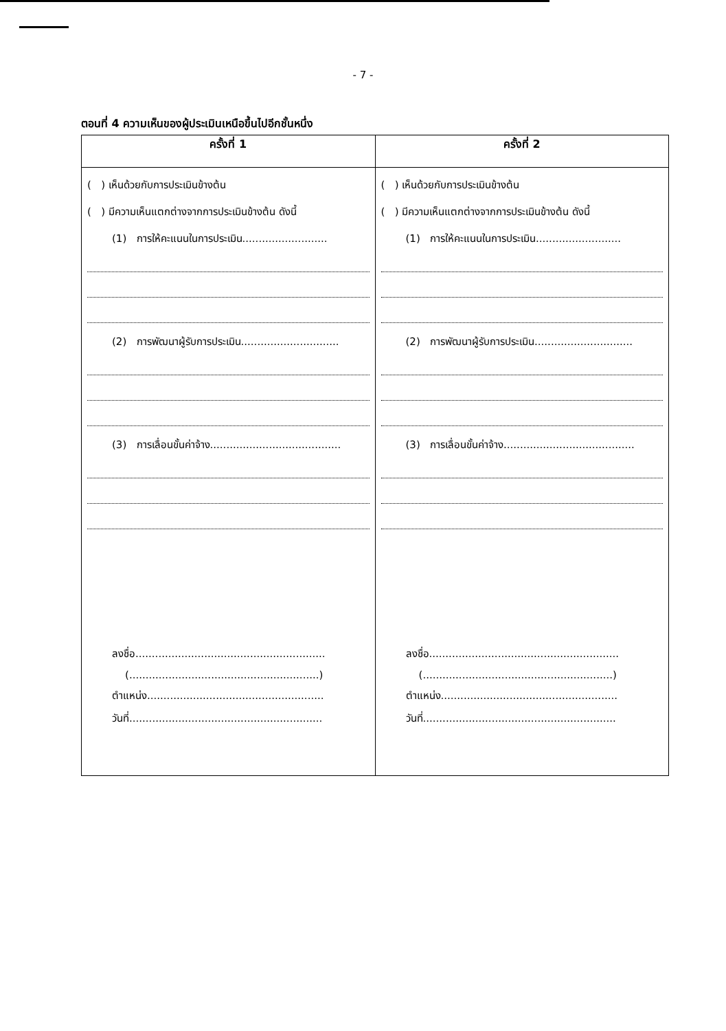- 7 -
ตอนที่ 4 ความเห็นของผู้ประเมินเหนือขึ้นไปอีกชั้นหนึ่ง
| ครั้งที่ 1 | ครั้งที่ 2 |
| --- | --- |
| ( ) เห็นด้วยกับการประเมินข้างต้น ( ) มีความเห็นแตกต่างจากการประเมินข้างต้น ดังนี้ (1) การให้คะแนนในการประเมิน.......................... (2) การพัฒนาผู้รับการประเมิน.............................. (3) การเลื่อนขั้นค่าจ้าง........................................ ลงชื่อ.......................................................... (..........................................................) ตำแหน่ง...................................................... วันที่........................................................... | ( ) เห็นด้วยกับการประเมินข้างต้น ( ) มีความเห็นแตกต่างจากการประเมินข้างต้น ดังนี้ (1) การให้คะแนนในการประเมิน.......................... (2) การพัฒนาผู้รับการประเมิน.............................. (3) การเลื่อนขั้นค่าจ้าง........................................ ลงชื่อ.......................................................... (..........................................................) ตำแหน่ง...................................................... วันที่........................................................... |